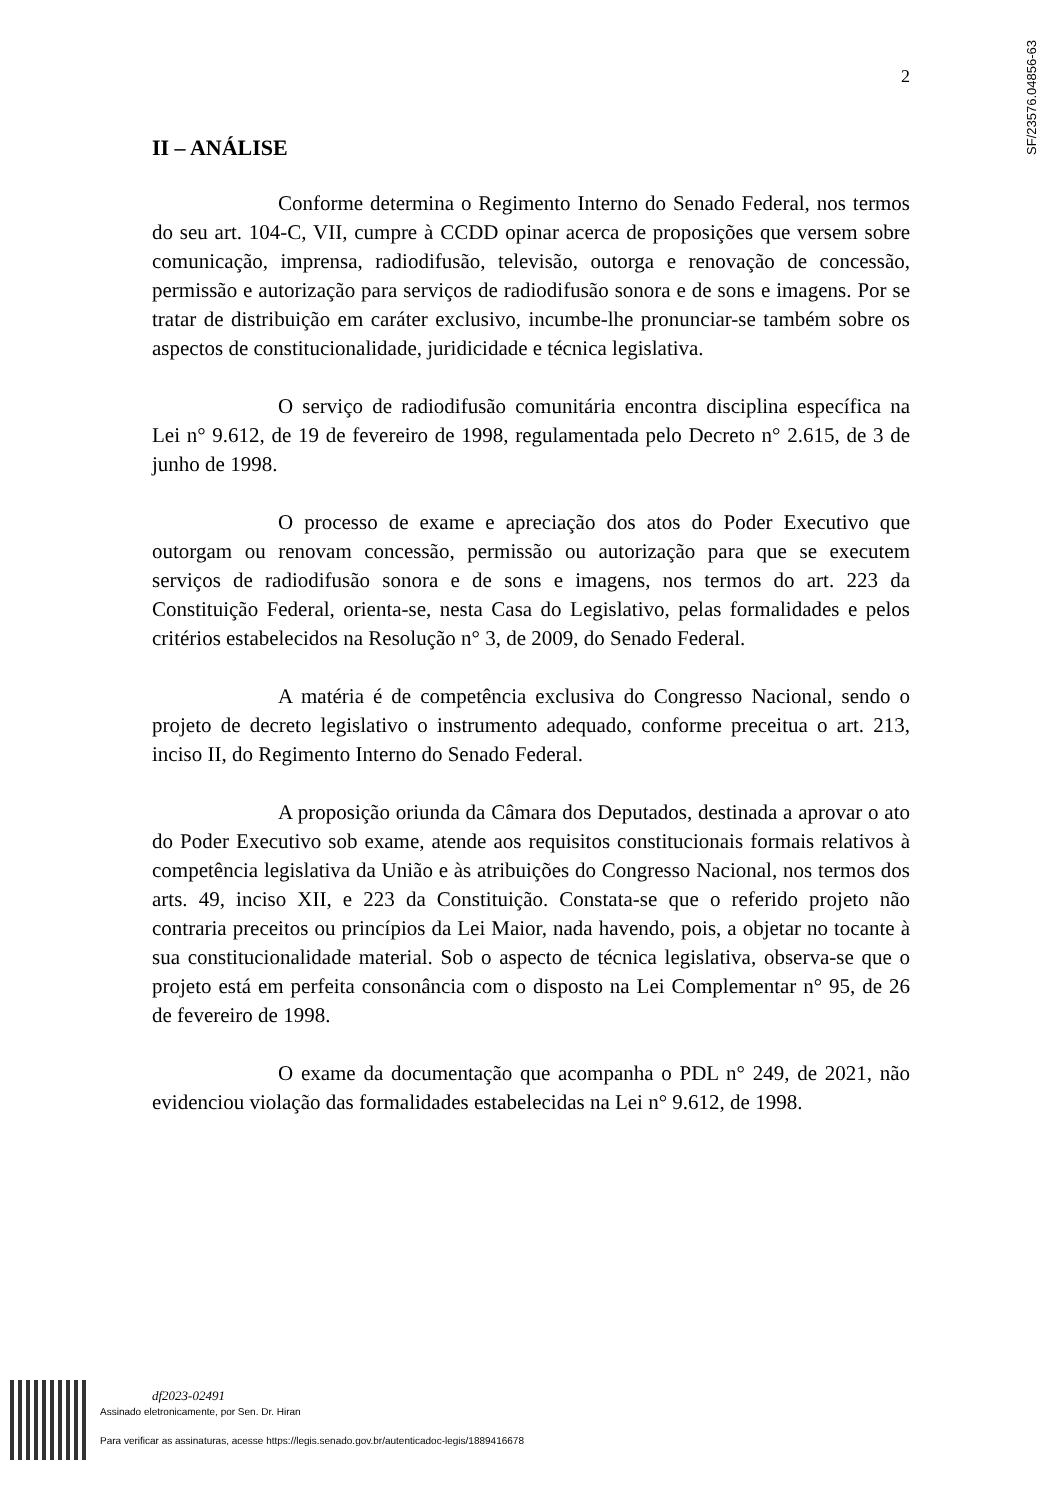SF/23576.04856-63
2
II – ANÁLISE
Conforme determina o Regimento Interno do Senado Federal, nos termos do seu art. 104-C, VII, cumpre à CCDD opinar acerca de proposições que versem sobre comunicação, imprensa, radiodifusão, televisão, outorga e renovação de concessão, permissão e autorização para serviços de radiodifusão sonora e de sons e imagens. Por se tratar de distribuição em caráter exclusivo, incumbe-lhe pronunciar-se também sobre os aspectos de constitucionalidade, juridicidade e técnica legislativa.
O serviço de radiodifusão comunitária encontra disciplina específica na Lei n° 9.612, de 19 de fevereiro de 1998, regulamentada pelo Decreto n° 2.615, de 3 de junho de 1998.
O processo de exame e apreciação dos atos do Poder Executivo que outorgam ou renovam concessão, permissão ou autorização para que se executem serviços de radiodifusão sonora e de sons e imagens, nos termos do art. 223 da Constituição Federal, orienta-se, nesta Casa do Legislativo, pelas formalidades e pelos critérios estabelecidos na Resolução n° 3, de 2009, do Senado Federal.
A matéria é de competência exclusiva do Congresso Nacional, sendo o projeto de decreto legislativo o instrumento adequado, conforme preceitua o art. 213, inciso II, do Regimento Interno do Senado Federal.
A proposição oriunda da Câmara dos Deputados, destinada a aprovar o ato do Poder Executivo sob exame, atende aos requisitos constitucionais formais relativos à competência legislativa da União e às atribuições do Congresso Nacional, nos termos dos arts. 49, inciso XII, e 223 da Constituição. Constata-se que o referido projeto não contraria preceitos ou princípios da Lei Maior, nada havendo, pois, a objetar no tocante à sua constitucionalidade material. Sob o aspecto de técnica legislativa, observa-se que o projeto está em perfeita consonância com o disposto na Lei Complementar n° 95, de 26 de fevereiro de 1998.
O exame da documentação que acompanha o PDL n° 249, de 2021, não evidenciou violação das formalidades estabelecidas na Lei n° 9.612, de 1998.
df2023-02491
Assinado eletronicamente, por Sen. Dr. Hiran
Para verificar as assinaturas, acesse https://legis.senado.gov.br/autenticadoc-legis/1889416678